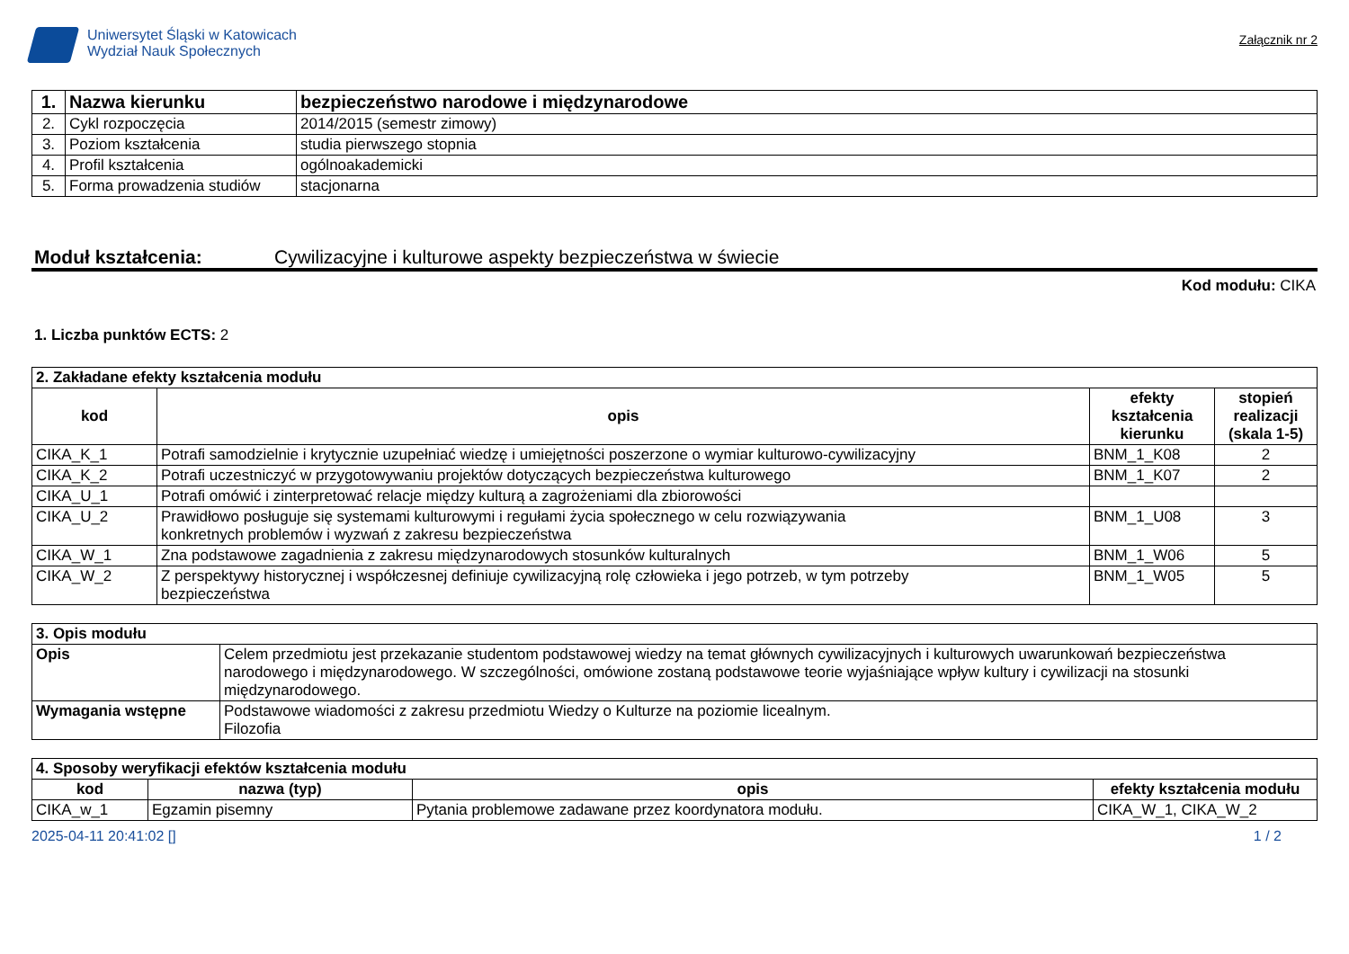Uniwersytet Śląski w Katowicach
Wydział Nauk Społecznych
Załącznik nr 2
| 1. | Nazwa kierunku | bezpieczeństwo narodowe i międzynarodowe |
| 2. | Cykl rozpoczęcia | 2014/2015 (semestr zimowy) |
| 3. | Poziom kształcenia | studia pierwszego stopnia |
| 4. | Profil kształcenia | ogólnoakademicki |
| 5. | Forma prowadzenia studiów | stacjonarna |
Moduł kształcenia: Cywilizacyjne i kulturowe aspekty bezpieczeństwa w świecie
Kod modułu: CIKA
1. Liczba punktów ECTS: 2
| 2. Zakładane efekty kształcenia modułu | | | |
| kod | opis | efekty kształcenia kierunku | stopień realizacji (skala 1-5) |
| CIKA_K_1 | Potrafi samodzielnie i krytycznie uzupełniać wiedzę i umiejętności poszerzone o wymiar kulturowo-cywilizacyjny | BNM_1_K08 | 2 |
| CIKA_K_2 | Potrafi uczestniczyć w przygotowywaniu projektów dotyczących bezpieczeństwa kulturowego | BNM_1_K07 | 2 |
| CIKA_U_1 | Potrafi omówić i zinterpretować relacje między kulturą a zagrożeniami dla zbiorowości | | |
| CIKA_U_2 | Prawidłowo posługuje się systemami kulturowymi i regułami życia społecznego w celu rozwiązywania konkretnych problemów i wyzwań z zakresu bezpieczeństwa | BNM_1_U08 | 3 |
| CIKA_W_1 | Zna podstawowe zagadnienia z zakresu międzynarodowych stosunków kulturalnych | BNM_1_W06 | 5 |
| CIKA_W_2 | Z perspektywy historycznej i współczesnej definiuje cywilizacyjną rolę człowieka i jego potrzeb, w tym potrzeby bezpieczeństwa | BNM_1_W05 | 5 |
| 3. Opis modułu | |
| Opis | Celem przedmiotu jest przekazanie studentom podstawowej wiedzy na temat głównych cywilizacyjnych i kulturowych uwarunkowań bezpieczeństwa narodowego i międzynarodowego. W szczególności, omówione zostaną podstawowe teorie wyjaśniające wpływ kultury i cywilizacji na stosunki międzynarodowego. |
| Wymagania wstępne | Podstawowe wiadomości z zakresu przedmiotu Wiedzy o Kulturze na poziomie licealnym. Filozofia |
| 4. Sposoby weryfikacji efektów kształcenia modułu | | | |
| kod | nazwa (typ) | opis | efekty kształcenia modułu |
| CIKA_w_1 | Egzamin pisemny | Pytania problemowe zadawane przez koordynatora modułu. | CIKA_W_1, CIKA_W_2 |
2025-04-11 20:41:02 [] 1 / 2